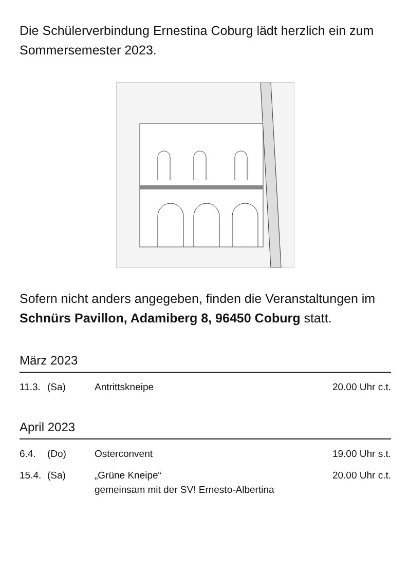Die Schülerverbindung Ernestina Coburg lädt herzlich ein zum Sommersemester 2023.
Sofern nicht anders angegeben, finden die Veranstaltungen im Schnürs Pavillon, Adamiberg 8, 96450 Coburg statt.
März 2023
| 11.3. | (Sa) | Antrittskneipe | 20.00 Uhr c.t. |
April 2023
| 6.4. | (Do) | Osterconvent | 19.00 Uhr s.t. |
| 15.4. | (Sa) | „Grüne Kneipe“ gemeinsam mit der SV! Ernesto-Albertina | 20.00 Uhr c.t. |